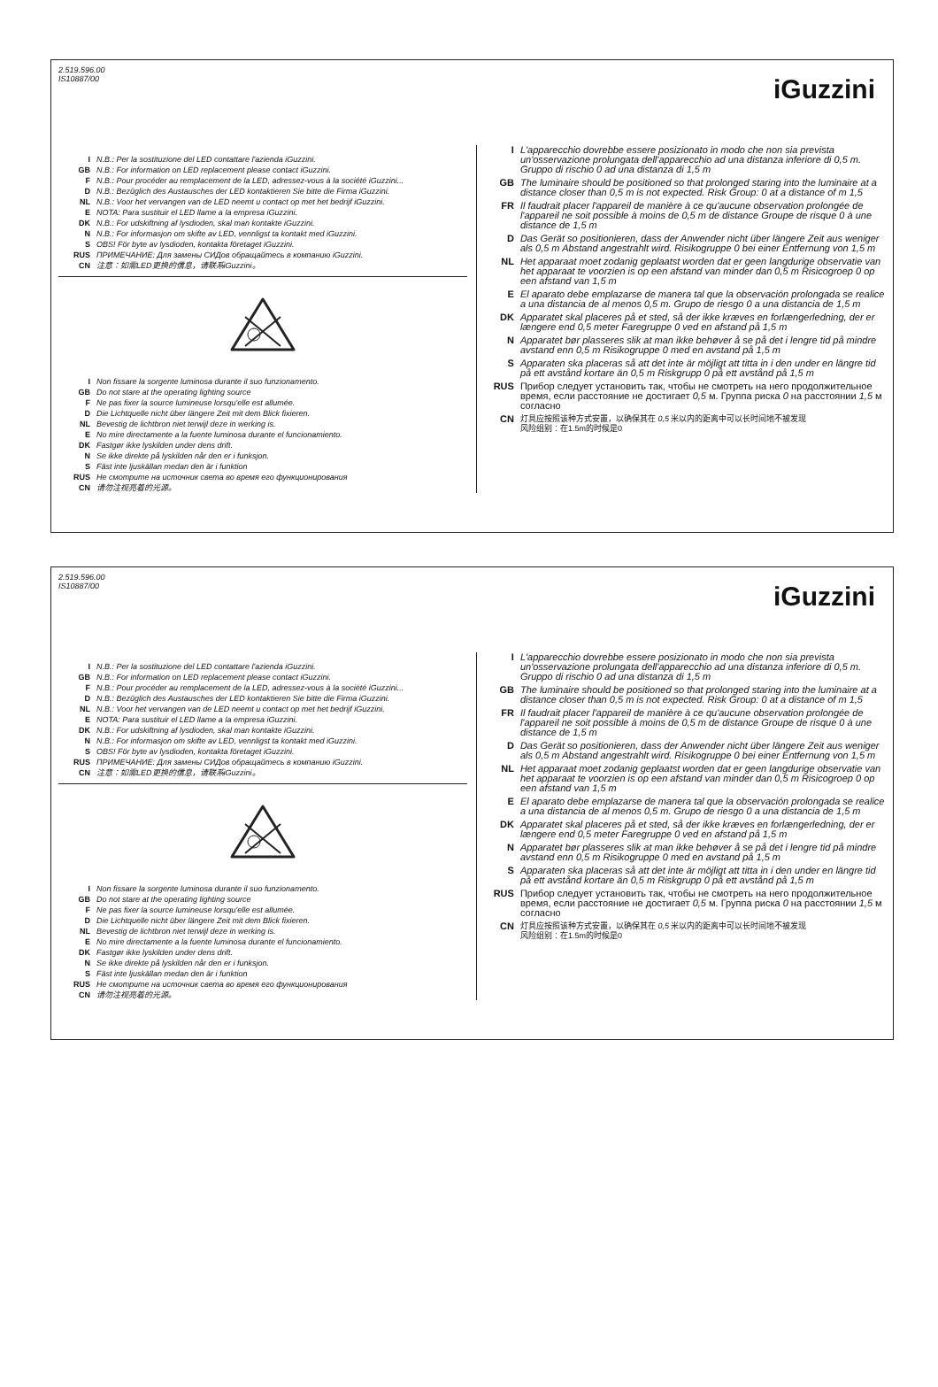2.519.596.00
IS10887/00
iGuzzini
I N.B.: Per la sostituzione del LED contattare l'azienda iGuzzini.
GB N.B.: For information on LED replacement please contact iGuzzini.
F N.B.: Pour procéder au remplacement de la LED, adressez-vous à la société iGuzzini...
D N.B.: Bezüglich des Austausches der LED kontaktieren Sie bitte die Firma iGuzzini.
NL N.B.: Voor het vervangen van de LED neemt u contact op met het bedrijf iGuzzini.
E NOTA: Para sustituir el LED llame a la empresa iGuzzini.
DK N.B.: For udskiftning af lysdioden, skal man kontakte iGuzzini.
N N.B.: For informasjon om skifte av LED, vennligst ta kontakt med iGuzzini.
S OBS! För byte av lysdioden, kontakta företaget iGuzzini.
RUS ПРИМЕЧАНИЕ: Для замены СИДов обращайтесь в компанию iGuzzini.
CN 注意：如需LED更换的信息，请联系iGuzzini。
I Non fissare la sorgente luminosa durante il suo funzionamento.
GB Do not stare at the operating lighting source
F Ne pas fixer la source lumineuse lorsqu'elle est allumée.
D Die Lichtquelle nicht über längere Zeit mit dem Blick fixieren.
NL Bevestig de lichtbron niet terwijl deze in werking is.
E No mire directamente a la fuente luminosa durante el funcionamiento.
DK Fastgør ikke lyskilden under dens drift.
N Se ikke direkte på lyskilden når den er i funksjon.
S Fäst inte ljuskällan medan den är i funktion
RUS Не смотрите на источник света во время его функционирования
CN 请勿注视亮着的光源。
I L'apparecchio dovrebbe essere posizionato in modo che non sia prevista un'osservazione prolungata dell'apparecchio ad una distanza inferiore di 0,5 m. Gruppo di rischio 0 ad una distanza di 1,5 m
GB The luminaire should be positioned so that prolonged staring into the luminaire at a distance closer than 0,5 m is not expected. Risk Group: 0 at a distance of m 1,5
FR Il faudrait placer l'appareil de manière à ce qu'aucune observation prolongée de l'appareil ne soit possible à moins de 0,5 m de distance Groupe de risque 0 à une distance de 1,5 m
D Das Gerät so positionieren, dass der Anwender nicht über längere Zeit aus weniger als 0,5 m Abstand angestrahlt wird. Risikogruppe 0 bei einer Entfernung von 1,5 m
NL Het apparaat moet zodanig geplaatst worden dat er geen langdurige observatie van het apparaat te voorzien is op een afstand van minder dan 0,5 m Risicogroep 0 op een afstand van 1,5 m
E El aparato debe emplazarse de manera tal que la observación prolongada se realice a una distancia de al menos 0,5 m. Grupo de riesgo 0 a una distancia de 1,5 m
DK Apparatet skal placeres på et sted, så der ikke kræves en forlængerledning, der er længere end 0,5 meter Faregruppe 0 ved en afstand på 1,5 m
N Apparatet bør plasseres slik at man ikke behøver å se på det i lengre tid på mindre avstand enn 0,5 m Risikogruppe 0 med en avstand på 1,5 m
S Apparaten ska placeras så att det inte är möjligt att titta in i den under en längre tid på ett avstånd kortare än 0,5 m Riskgrupp 0 på ett avstånd på 1,5 m
RUS Прибор следует установить так, чтобы не смотреть на него продолжительное время, если расстояние не достигает 0,5 м. Группа риска 0 на расстоянии 1,5 м согласно
CN 灯具应按照该种方式安置，以确保其在 0,5 米以内的距离中可以长时间地不被发现
风险组别：在1.5m的时候是0
2.519.596.00
IS10887/00
iGuzzini
I N.B.: Per la sostituzione del LED contattare l'azienda iGuzzini.
GB N.B.: For information on LED replacement please contact iGuzzini.
F N.B.: Pour procéder au remplacement de la LED, adressez-vous à la société iGuzzini...
D N.B.: Bezüglich des Austausches der LED kontaktieren Sie bitte die Firma iGuzzini.
NL N.B.: Voor het vervangen van de LED neemt u contact op met het bedrijf iGuzzini.
E NOTA: Para sustituir el LED llame a la empresa iGuzzini.
DK N.B.: For udskiftning af lysdioden, skal man kontakte iGuzzini.
N N.B.: For informasjon om skifte av LED, vennligst ta kontakt med iGuzzini.
S OBS! För byte av lysdioden, kontakta företaget iGuzzini.
RUS ПРИМЕЧАНИЕ: Для замены СИДов обращайтесь в компанию iGuzzini.
CN 注意：如需LED更换的信息，请联系iGuzzini。
I Non fissare la sorgente luminosa durante il suo funzionamento.
GB Do not stare at the operating lighting source
F Ne pas fixer la source lumineuse lorsqu'elle est allumée.
D Die Lichtquelle nicht über längere Zeit mit dem Blick fixieren.
NL Bevestig de lichtbron niet terwijl deze in werking is.
E No mire directamente a la fuente luminosa durante el funcionamiento.
DK Fastgør ikke lyskilden under dens drift.
N Se ikke direkte på lyskilden når den er i funksjon.
S Fäst inte ljuskällan medan den är i funktion
RUS Не смотрите на источник света во время его функционирования
CN 请勿注视亮着的光源。
I L'apparecchio dovrebbe essere posizionato in modo che non sia prevista un'osservazione prolungata dell'apparecchio ad una distanza inferiore di 0,5 m. Gruppo di rischio 0 ad una distanza di 1,5 m
GB The luminaire should be positioned so that prolonged staring into the luminaire at a distance closer than 0,5 m is not expected. Risk Group: 0 at a distance of m 1,5
FR Il faudrait placer l'appareil de manière à ce qu'aucune observation prolongée de l'appareil ne soit possible à moins de 0,5 m de distance Groupe de risque 0 à une distance de 1,5 m
D Das Gerät so positionieren, dass der Anwender nicht über längere Zeit aus weniger als 0,5 m Abstand angestrahlt wird. Risikogruppe 0 bei einer Entfernung von 1,5 m
NL Het apparaat moet zodanig geplaatst worden dat er geen langdurige observatie van het apparaat te voorzien is op een afstand van minder dan 0,5 m Risicogroep 0 op een afstand van 1,5 m
E El aparato debe emplazarse de manera tal que la observación prolongada se realice a una distancia de al menos 0,5 m. Grupo de riesgo 0 a una distancia de 1,5 m
DK Apparatet skal placeres på et sted, så der ikke kræves en forlængerledning, der er længere end 0,5 meter Faregruppe 0 ved en afstand på 1,5 m
N Apparatet bør plasseres slik at man ikke behøver å se på det i lengre tid på mindre avstand enn 0,5 m Risikogruppe 0 med en avstand på 1,5 m
S Apparaten ska placeras så att det inte är möjligt att titta in i den under en längre tid på ett avstånd kortare än 0,5 m Riskgrupp 0 på ett avstånd på 1,5 m
RUS Прибор следует установить так, чтобы не смотреть на него продолжительное время, если расстояние не достигает 0,5 м. Группа риска 0 на расстоянии 1,5 м согласно
CN 灯具应按照该种方式安置，以确保其在 0,5 米以内的距离中可以长时间地不被发现
风险组别：在1.5m的时候是0